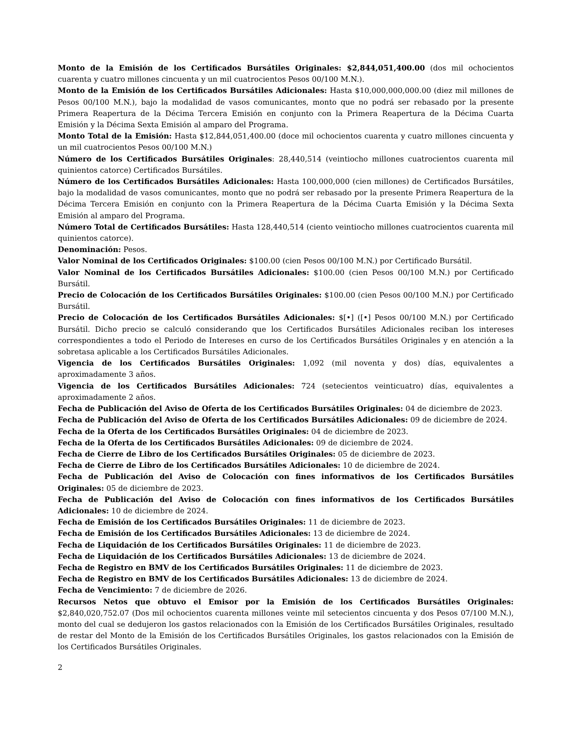Monto de la Emisión de los Certificados Bursátiles Originales: $2,844,051,400.00 (dos mil ochocientos cuarenta y cuatro millones cincuenta y un mil cuatrocientos Pesos 00/100 M.N.).
Monto de la Emisión de los Certificados Bursátiles Adicionales: Hasta $10,000,000,000.00 (diez mil millones de Pesos 00/100 M.N.), bajo la modalidad de vasos comunicantes, monto que no podrá ser rebasado por la presente Primera Reapertura de la Décima Tercera Emisión en conjunto con la Primera Reapertura de la Décima Cuarta Emisión y la Décima Sexta Emisión al amparo del Programa.
Monto Total de la Emisión: Hasta $12,844,051,400.00 (doce mil ochocientos cuarenta y cuatro millones cincuenta y un mil cuatrocientos Pesos 00/100 M.N.)
Número de los Certificados Bursátiles Originales: 28,440,514 (veintiocho millones cuatrocientos cuarenta mil quinientos catorce) Certificados Bursátiles.
Número de los Certificados Bursátiles Adicionales: Hasta 100,000,000 (cien millones) de Certificados Bursátiles, bajo la modalidad de vasos comunicantes, monto que no podrá ser rebasado por la presente Primera Reapertura de la Décima Tercera Emisión en conjunto con la Primera Reapertura de la Décima Cuarta Emisión y la Décima Sexta Emisión al amparo del Programa.
Número Total de Certificados Bursátiles: Hasta 128,440,514 (ciento veintiocho millones cuatrocientos cuarenta mil quinientos catorce).
Denominación: Pesos.
Valor Nominal de los Certificados Originales: $100.00 (cien Pesos 00/100 M.N.) por Certificado Bursátil.
Valor Nominal de los Certificados Bursátiles Adicionales: $100.00 (cien Pesos 00/100 M.N.) por Certificado Bursátil.
Precio de Colocación de los Certificados Bursátiles Originales: $100.00 (cien Pesos 00/100 M.N.) por Certificado Bursátil.
Precio de Colocación de los Certificados Bursátiles Adicionales: $[•] ([•] Pesos 00/100 M.N.) por Certificado Bursátil. Dicho precio se calculó considerando que los Certificados Bursátiles Adicionales reciban los intereses correspondientes a todo el Periodo de Intereses en curso de los Certificados Bursátiles Originales y en atención a la sobretasa aplicable a los Certificados Bursátiles Adicionales.
Vigencia de los Certificados Bursátiles Originales: 1,092 (mil noventa y dos) días, equivalentes a aproximadamente 3 años.
Vigencia de los Certificados Bursátiles Adicionales: 724 (setecientos veinticuatro) días, equivalentes a aproximadamente 2 años.
Fecha de Publicación del Aviso de Oferta de los Certificados Bursátiles Originales: 04 de diciembre de 2023.
Fecha de Publicación del Aviso de Oferta de los Certificados Bursátiles Adicionales: 09 de diciembre de 2024.
Fecha de la Oferta de los Certificados Bursátiles Originales: 04 de diciembre de 2023.
Fecha de la Oferta de los Certificados Bursátiles Adicionales: 09 de diciembre de 2024.
Fecha de Cierre de Libro de los Certificados Bursátiles Originales: 05 de diciembre de 2023.
Fecha de Cierre de Libro de los Certificados Bursátiles Adicionales: 10 de diciembre de 2024.
Fecha de Publicación del Aviso de Colocación con fines informativos de los Certificados Bursátiles Originales: 05 de diciembre de 2023.
Fecha de Publicación del Aviso de Colocación con fines informativos de los Certificados Bursátiles Adicionales: 10 de diciembre de 2024.
Fecha de Emisión de los Certificados Bursátiles Originales: 11 de diciembre de 2023.
Fecha de Emisión de los Certificados Bursátiles Adicionales: 13 de diciembre de 2024.
Fecha de Liquidación de los Certificados Bursátiles Originales: 11 de diciembre de 2023.
Fecha de Liquidación de los Certificados Bursátiles Adicionales: 13 de diciembre de 2024.
Fecha de Registro en BMV de los Certificados Bursátiles Originales: 11 de diciembre de 2023.
Fecha de Registro en BMV de los Certificados Bursátiles Adicionales: 13 de diciembre de 2024.
Fecha de Vencimiento: 7 de diciembre de 2026.
Recursos Netos que obtuvo el Emisor por la Emisión de los Certificados Bursátiles Originales: $2,840,020,752.07 (Dos mil ochocientos cuarenta millones veinte mil setecientos cincuenta y dos Pesos 07/100 M.N.), monto del cual se dedujeron los gastos relacionados con la Emisión de los Certificados Bursátiles Originales, resultado de restar del Monto de la Emisión de los Certificados Bursátiles Originales, los gastos relacionados con la Emisión de los Certificados Bursátiles Originales.
2